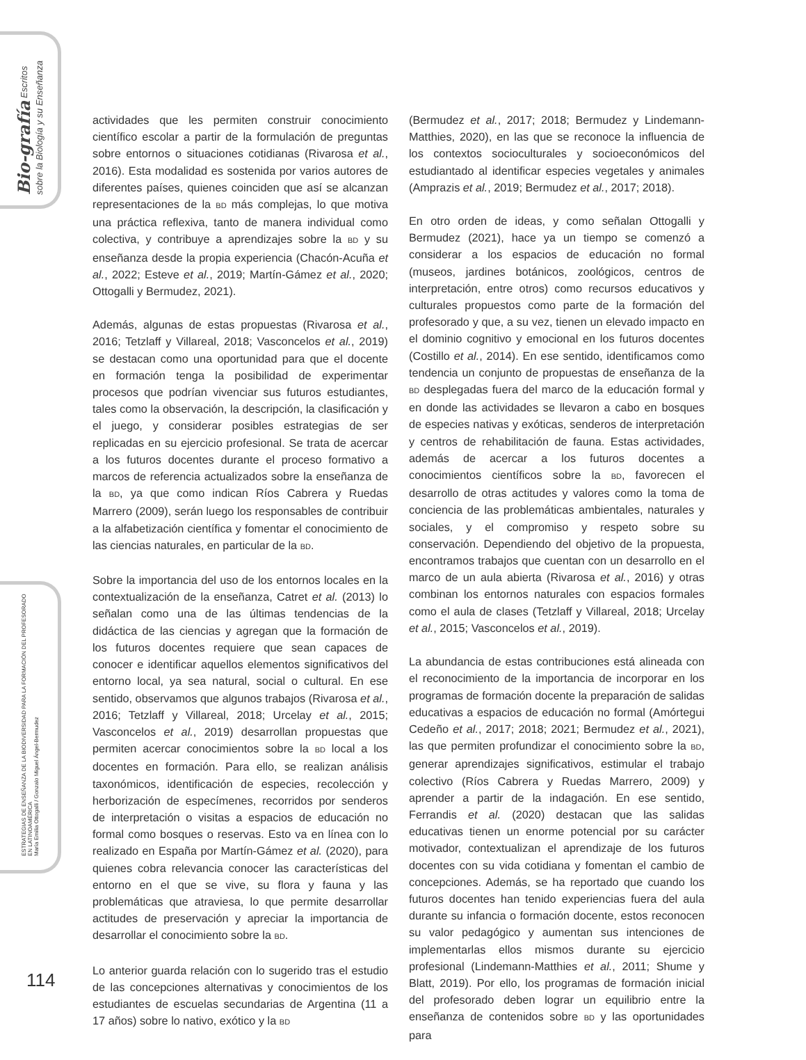Bio-grafía Escritos sobre la Biología y su Enseñanza
ESTRATEGIAS DE ENSEÑANZA DE LA BIODIVERSIDAD PARA LA FORMACIÓN DEL PROFESORADO EN LATINOAMÉRICA
María Emilia Ottogalli / Gonzalo Miguel Ángel-Bermudez
actividades que les permiten construir conocimiento científico escolar a partir de la formulación de preguntas sobre entornos o situaciones cotidianas (Rivarosa et al., 2016). Esta modalidad es sostenida por varios autores de diferentes países, quienes coinciden que así se alcanzan representaciones de la BD más complejas, lo que motiva una práctica reflexiva, tanto de manera individual como colectiva, y contribuye a aprendizajes sobre la BD y su enseñanza desde la propia experiencia (Chacón-Acuña et al., 2022; Esteve et al., 2019; Martín-Gámez et al., 2020; Ottogalli y Bermudez, 2021).
Además, algunas de estas propuestas (Rivarosa et al., 2016; Tetzlaff y Villareal, 2018; Vasconcelos et al., 2019) se destacan como una oportunidad para que el docente en formación tenga la posibilidad de experimentar procesos que podrían vivenciar sus futuros estudiantes, tales como la observación, la descripción, la clasificación y el juego, y considerar posibles estrategias de ser replicadas en su ejercicio profesional. Se trata de acercar a los futuros docentes durante el proceso formativo a marcos de referencia actualizados sobre la enseñanza de la BD, ya que como indican Ríos Cabrera y Ruedas Marrero (2009), serán luego los responsables de contribuir a la alfabetización científica y fomentar el conocimiento de las ciencias naturales, en particular de la BD.
Sobre la importancia del uso de los entornos locales en la contextualización de la enseñanza, Catret et al. (2013) lo señalan como una de las últimas tendencias de la didáctica de las ciencias y agregan que la formación de los futuros docentes requiere que sean capaces de conocer e identificar aquellos elementos significativos del entorno local, ya sea natural, social o cultural. En ese sentido, observamos que algunos trabajos (Rivarosa et al., 2016; Tetzlaff y Villareal, 2018; Urcelay et al., 2015; Vasconcelos et al., 2019) desarrollan propuestas que permiten acercar conocimientos sobre la BD local a los docentes en formación. Para ello, se realizan análisis taxonómicos, identificación de especies, recolección y herborización de especímenes, recorridos por senderos de interpretación o visitas a espacios de educación no formal como bosques o reservas. Esto va en línea con lo realizado en España por Martín-Gámez et al. (2020), para quienes cobra relevancia conocer las características del entorno en el que se vive, su flora y fauna y las problemáticas que atraviesa, lo que permite desarrollar actitudes de preservación y apreciar la importancia de desarrollar el conocimiento sobre la BD.
Lo anterior guarda relación con lo sugerido tras el estudio de las concepciones alternativas y conocimientos de los estudiantes de escuelas secundarias de Argentina (11 a 17 años) sobre lo nativo, exótico y la BD
(Bermudez et al., 2017; 2018; Bermudez y Lindemann-Matthies, 2020), en las que se reconoce la influencia de los contextos socioculturales y socioeconómicos del estudiantado al identificar especies vegetales y animales (Amprazis et al., 2019; Bermudez et al., 2017; 2018).
En otro orden de ideas, y como señalan Ottogalli y Bermudez (2021), hace ya un tiempo se comenzó a considerar a los espacios de educación no formal (museos, jardines botánicos, zoológicos, centros de interpretación, entre otros) como recursos educativos y culturales propuestos como parte de la formación del profesorado y que, a su vez, tienen un elevado impacto en el dominio cognitivo y emocional en los futuros docentes (Costillo et al., 2014). En ese sentido, identificamos como tendencia un conjunto de propuestas de enseñanza de la BD desplegadas fuera del marco de la educación formal y en donde las actividades se llevaron a cabo en bosques de especies nativas y exóticas, senderos de interpretación y centros de rehabilitación de fauna. Estas actividades, además de acercar a los futuros docentes a conocimientos científicos sobre la BD, favorecen el desarrollo de otras actitudes y valores como la toma de conciencia de las problemáticas ambientales, naturales y sociales, y el compromiso y respeto sobre su conservación. Dependiendo del objetivo de la propuesta, encontramos trabajos que cuentan con un desarrollo en el marco de un aula abierta (Rivarosa et al., 2016) y otras combinan los entornos naturales con espacios formales como el aula de clases (Tetzlaff y Villareal, 2018; Urcelay et al., 2015; Vasconcelos et al., 2019).
La abundancia de estas contribuciones está alineada con el reconocimiento de la importancia de incorporar en los programas de formación docente la preparación de salidas educativas a espacios de educación no formal (Amórtegui Cedeño et al., 2017; 2018; 2021; Bermudez et al., 2021), las que permiten profundizar el conocimiento sobre la BD, generar aprendizajes significativos, estimular el trabajo colectivo (Ríos Cabrera y Ruedas Marrero, 2009) y aprender a partir de la indagación. En ese sentido, Ferrandis et al. (2020) destacan que las salidas educativas tienen un enorme potencial por su carácter motivador, contextualizan el aprendizaje de los futuros docentes con su vida cotidiana y fomentan el cambio de concepciones. Además, se ha reportado que cuando los futuros docentes han tenido experiencias fuera del aula durante su infancia o formación docente, estos reconocen su valor pedagógico y aumentan sus intenciones de implementarlas ellos mismos durante su ejercicio profesional (Lindemann-Matthies et al., 2011; Shume y Blatt, 2019). Por ello, los programas de formación inicial del profesorado deben lograr un equilibrio entre la enseñanza de contenidos sobre BD y las oportunidades para
114